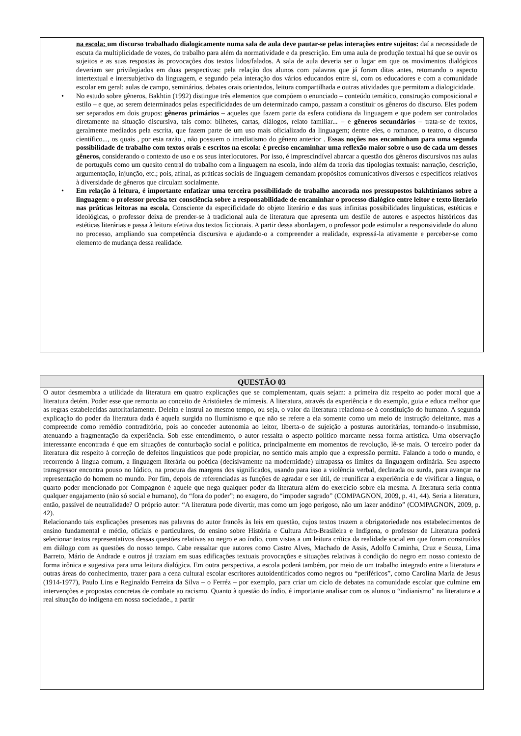na escola: um discurso trabalhado dialogicamente numa sala de aula deve pautar-se pelas interações entre sujeitos: daí a necessidade de escuta da multiplicidade de vozes, do trabalho para além da normatividade e da prescrição. Em uma aula de produção textual há que se ouvir os sujeitos e as suas respostas às provocações dos textos lidos/falados. A sala de aula deveria ser o lugar em que os movimentos dialógicos deveriam ser privilegiados em duas perspectivas: pela relação dos alunos com palavras que já foram ditas antes, retomando o aspecto intertextual e intersubjetivo da linguagem, e segundo pela interação dos vários educandos entre si, com os educadores e com a comunidade escolar em geral: aulas de campo, seminários, debates orais orientados, leitura compartilhada e outras atividades que permitam a dialogicidade.
• No estudo sobre gêneros, Bakhtin (1992) distingue três elementos que compõem o enunciado – conteúdo temático, construção composicional e estilo – e que, ao serem determinados pelas especificidades de um determinado campo, passam a constituir os gêneros do discurso. Eles podem ser separados em dois grupos: gêneros primários – aqueles que fazem parte da esfera cotidiana da linguagem e que podem ser controlados diretamente na situação discursiva, tais como: bilhetes, cartas, diálogos, relato familiar... – e gêneros secundários – trata-se de textos, geralmente mediados pela escrita, que fazem parte de um uso mais oficializado da linguagem; dentre eles, o romance, o teatro, o discurso científico..., os quais , por esta razão , não possuem o imediatismo do gênero anterior . Essas noções nos encaminham para uma segunda possibilidade de trabalho com textos orais e escritos na escola: é preciso encaminhar uma reflexão maior sobre o uso de cada um desses gêneros, considerando o contexto de uso e os seus interlocutores. Por isso, é imprescindível abarcar a questão dos gêneros discursivos nas aulas de português como um quesito central do trabalho com a linguagem na escola, indo além da teoria das tipologias textuais: narração, descrição, argumentação, injunção, etc.; pois, afinal, as práticas sociais de linguagem demandam propósitos comunicativos diversos e específicos relativos à diversidade de gêneros que circulam socialmente.
• Em relação à leitura, é importante enfatizar uma terceira possibilidade de trabalho ancorada nos pressupostos bakhtinianos sobre a linguagem: o professor precisa ter consciência sobre a responsabilidade de encaminhar o processo dialógico entre leitor e texto literário nas práticas leitoras na escola. Consciente da especificidade do objeto literário e das suas infinitas possibilidades linguísticas, estéticas e ideológicas, o professor deixa de prender-se à tradicional aula de literatura que apresenta um desfile de autores e aspectos históricos das estéticas literárias e passa à leitura efetiva dos textos ficcionais. A partir dessa abordagem, o professor pode estimular a responsividade do aluno no processo, ampliando sua competência discursiva e ajudando-o a compreender a realidade, expressá-la ativamente e perceber-se como elemento de mudança dessa realidade.
QUESTÃO 03
O autor desmembra a utilidade da literatura em quatro explicações que se complementam, quais sejam: a primeira diz respeito ao poder moral que a literatura detém. Poder esse que remonta ao conceito de Aristóteles de mímesis. A literatura, através da experiência e do exemplo, guia e educa melhor que as regras estabelecidas autoritariamente. Deleita e instrui ao mesmo tempo, ou seja, o valor da literatura relaciona-se à constituição do humano. A segunda explicação do poder da literatura dada é aquela surgida no Iluminismo e que não se refere a ela somente como um meio de instrução deleitante, mas a compreende como remédio contraditório, pois ao conceder autonomia ao leitor, liberta-o de sujeição a posturas autoritárias, tornando-o insubmisso, atenuando a fragmentação da experiência. Sob esse entendimento, o autor ressalta o aspecto político marcante nessa forma artística. Uma observação interessante encontrada é que em situações de conturbação social e política, principalmente em momentos de revolução, lê-se mais. O terceiro poder da literatura diz respeito à correção de defeitos linguísticos que pode propiciar, no sentido mais amplo que a expressão permita. Falando a todo o mundo, e recorrendo à língua comum, a linguagem literária ou poética (decisivamente na modernidade) ultrapassa os limites da linguagem ordinária. Seu aspecto transgressor encontra pouso no lúdico, na procura das margens dos significados, usando para isso a violência verbal, declarada ou surda, para avançar na representação do homem no mundo. Por fim, depois de referenciadas as funções de agradar e ser útil, de reunificar a experiência e de vivificar a língua, o quarto poder mencionado por Compagnon é aquele que nega qualquer poder da literatura além do exercício sobre ela mesma. A literatura seria contra qualquer engajamento (não só social e humano), do “fora do poder”; no exagero, do “impoder sagrado” (COMPAGNON, 2009, p. 41, 44). Seria a literatura, então, passível de neutralidade? O próprio autor: “A literatura pode divertir, mas como um jogo perigoso, não um lazer anódino” (COMPAGNON, 2009, p. 42).
Relacionando tais explicações presentes nas palavras do autor francês às leis em questão, cujos textos trazem a obrigatoriedade nos estabelecimentos de ensino fundamental e médio, oficiais e particulares, do ensino sobre História e Cultura Afro-Brasileira e Indígena, o professor de Literatura poderá selecionar textos representativos dessas questões relativas ao negro e ao índio, com vistas a um leitura crítica da realidade social em que foram construídos em diálogo com as questões do nosso tempo. Cabe ressaltar que autores como Castro Alves, Machado de Assis, Adolfo Caminha, Cruz e Souza, Lima Barreto, Mário de Andrade e outros já traziam em suas edificações textuais provocações e situações relativas à condição do negro em nosso contexto de forma irônica e sugestiva para uma leitura dialógica. Em outra perspectiva, a escola poderá também, por meio de um trabalho integrado entre a literatura e outras áreas do conhecimento, trazer para a cena cultural escolar escritores autoidentificados como negros ou “periféricos”, como Carolina Maria de Jesus (1914-1977), Paulo Lins e Reginaldo Ferreira da Silva – o Ferréz – por exemplo, para criar um ciclo de debates na comunidade escolar que culmine em intervenções e propostas concretas de combate ao racismo. Quanto à questão do índio, é importante analisar com os alunos o “indianismo” na literatura e a real situação do indígena em nossa sociedade., a partir